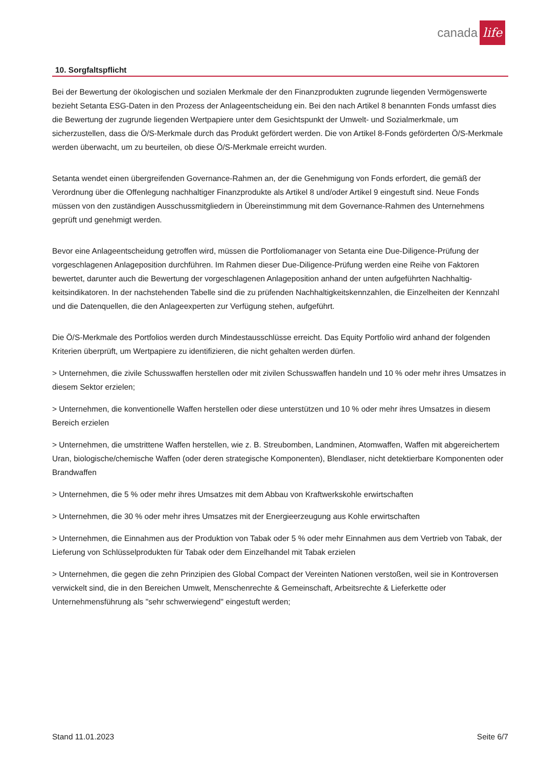canada life
10. Sorgfaltspflicht
Bei der Bewertung der ökologischen und sozialen Merkmale der den Finanzprodukten zugrunde liegenden Vermögens­werte bezieht Setanta ESG-Daten in den Prozess der Anlageentscheidung ein. Bei den nach Artikel 8 benannten Fonds um­fasst dies die Bewertung der zugrunde liegenden Wertpapiere unter dem Gesichtspunkt der Umwelt- und Sozialmerkmale, um sicherzustellen, dass die Ö/S-Merkmale durch das Produkt gefördert werden. Die von Artikel 8-Fonds geförderten Ö/S-Merkmale werden überwacht, um zu beurteilen, ob diese Ö/S-Merkmale erreicht wurden.
Setanta wendet einen übergreifenden Governance-Rahmen an, der die Genehmigung von Fonds erfordert, die gemäß der Verordnung über die Offenlegung nachhaltiger Finanzprodukte als Artikel 8 und/oder Artikel 9 eingestuft sind. Neue Fonds müssen von den zuständigen Ausschussmitgliedern in Übereinstimmung mit dem Governance-Rahmen des Unterneh­mens geprüft und genehmigt werden.
Bevor eine Anlageentscheidung getroffen wird, müssen die Portfoliomanager von Setanta eine Due-Diligence-Prüfung der vorgeschlagenen Anlageposition durchführen. Im Rahmen dieser Due-Diligence-Prüfung werden eine Reihe von Faktoren bewertet, darunter auch die Bewertung der vorgeschlagenen Anlageposition anhand der unten aufgeführten Nachhaltig­keitsindikatoren. In der nachstehenden Tabelle sind die zu prüfenden Nachhaltigkeitskennzahlen, die Einzelheiten der Kennzahl und die Datenquellen, die den Anlageexperten zur Verfügung stehen, aufgeführt.
Die Ö/S-Merkmale des Portfolios werden durch Mindestausschlüsse erreicht. Das Equity Portfolio wird anhand der folgen­den Kriterien überprüft, um Wertpapiere zu identifizieren, die nicht gehalten werden dürfen.
> Unternehmen, die zivile Schusswaffen herstellen oder mit zivilen Schusswaffen handeln und 10 % oder mehr ihres Um­satzes in diesem Sektor erzielen;
> Unternehmen, die konventionelle Waffen herstellen oder diese unterstützen und 10 % oder mehr ihres Umsatzes in die­sem Bereich erzielen
> Unternehmen, die umstrittene Waffen herstellen, wie z. B. Streubomben, Landminen, Atomwaffen, Waffen mit abgerei­chertem Uran, biologische/chemische Waffen (oder deren strategische Komponenten), Blendlaser, nicht detektierbare Komponenten oder Brandwaffen
> Unternehmen, die 5 % oder mehr ihres Umsatzes mit dem Abbau von Kraftwerkskohle erwirtschaften
> Unternehmen, die 30 % oder mehr ihres Umsatzes mit der Energieerzeugung aus Kohle erwirtschaften
> Unternehmen, die Einnahmen aus der Produktion von Tabak oder 5 % oder mehr Einnahmen aus dem Vertrieb von Ta­bak, der Lieferung von Schlüsselprodukten für Tabak oder dem Einzelhandel mit Tabak erzielen
> Unternehmen, die gegen die zehn Prinzipien des Global Compact der Vereinten Nationen verstoßen, weil sie in Kontro­versen verwickelt sind, die in den Bereichen Umwelt, Menschenrechte & Gemeinschaft, Arbeitsrechte & Lieferkette oder Unternehmensführung als "sehr schwerwiegend" eingestuft werden;
Stand 11.01.2023 Seite 6/7